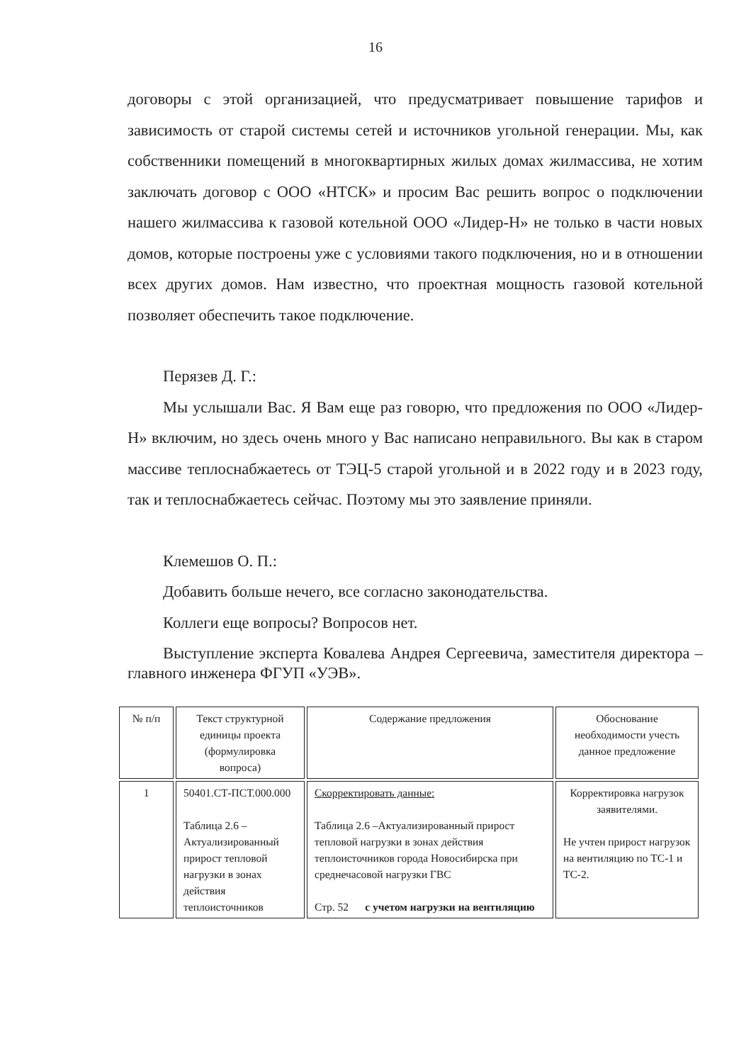16
договоры с этой организацией, что предусматривает повышение тарифов и зависимость от старой системы сетей и источников угольной генерации. Мы, как собственники помещений в многоквартирных жилых домах жилмассива, не хотим заключать договор с ООО «НТСК» и просим Вас решить вопрос о подключении нашего жилмассива к газовой котельной ООО «Лидер-Н» не только в части новых домов, которые построены уже с условиями такого подключения, но и в отношении всех других домов. Нам известно, что проектная мощность газовой котельной позволяет обеспечить такое подключение.
Перязев Д. Г.:
Мы услышали Вас. Я Вам еще раз говорю, что предложения по ООО «Лидер-Н» включим, но здесь очень много у Вас написано неправильного. Вы как в старом массиве теплоснабжаетесь от ТЭЦ-5 старой угольной и в 2022 году и в 2023 году, так и теплоснабжаетесь сейчас. Поэтому мы это заявление приняли.
Клемешов О. П.:
Добавить больше нечего, все согласно законодательства.
Коллеги еще вопросы? Вопросов нет.
Выступление эксперта Ковалева Андрея Сергеевича, заместителя директора – главного инженера ФГУП «УЭВ».
| № п/п | Текст структурной единицы проекта (формулировка вопроса) | Содержание предложения | Обоснование необходимости учесть данное предложение |
| --- | --- | --- | --- |
| 1 | 50401.СТ-ПСТ.000.000 Таблица 2.6 – Актуализированный прирост тепловой нагрузки в зонах действия теплоисточников | Скорректировать данные: Таблица 2.6 –Актуализированный прирост тепловой нагрузки в зонах действия теплоисточников города Новосибирска при среднечасовой нагрузки ГВС Стр. 52 с учетом нагрузки на вентиляцию | Корректировка нагрузок заявителями. Не учтен прирост нагрузок на вентиляцию по ТС-1 и ТС-2. |